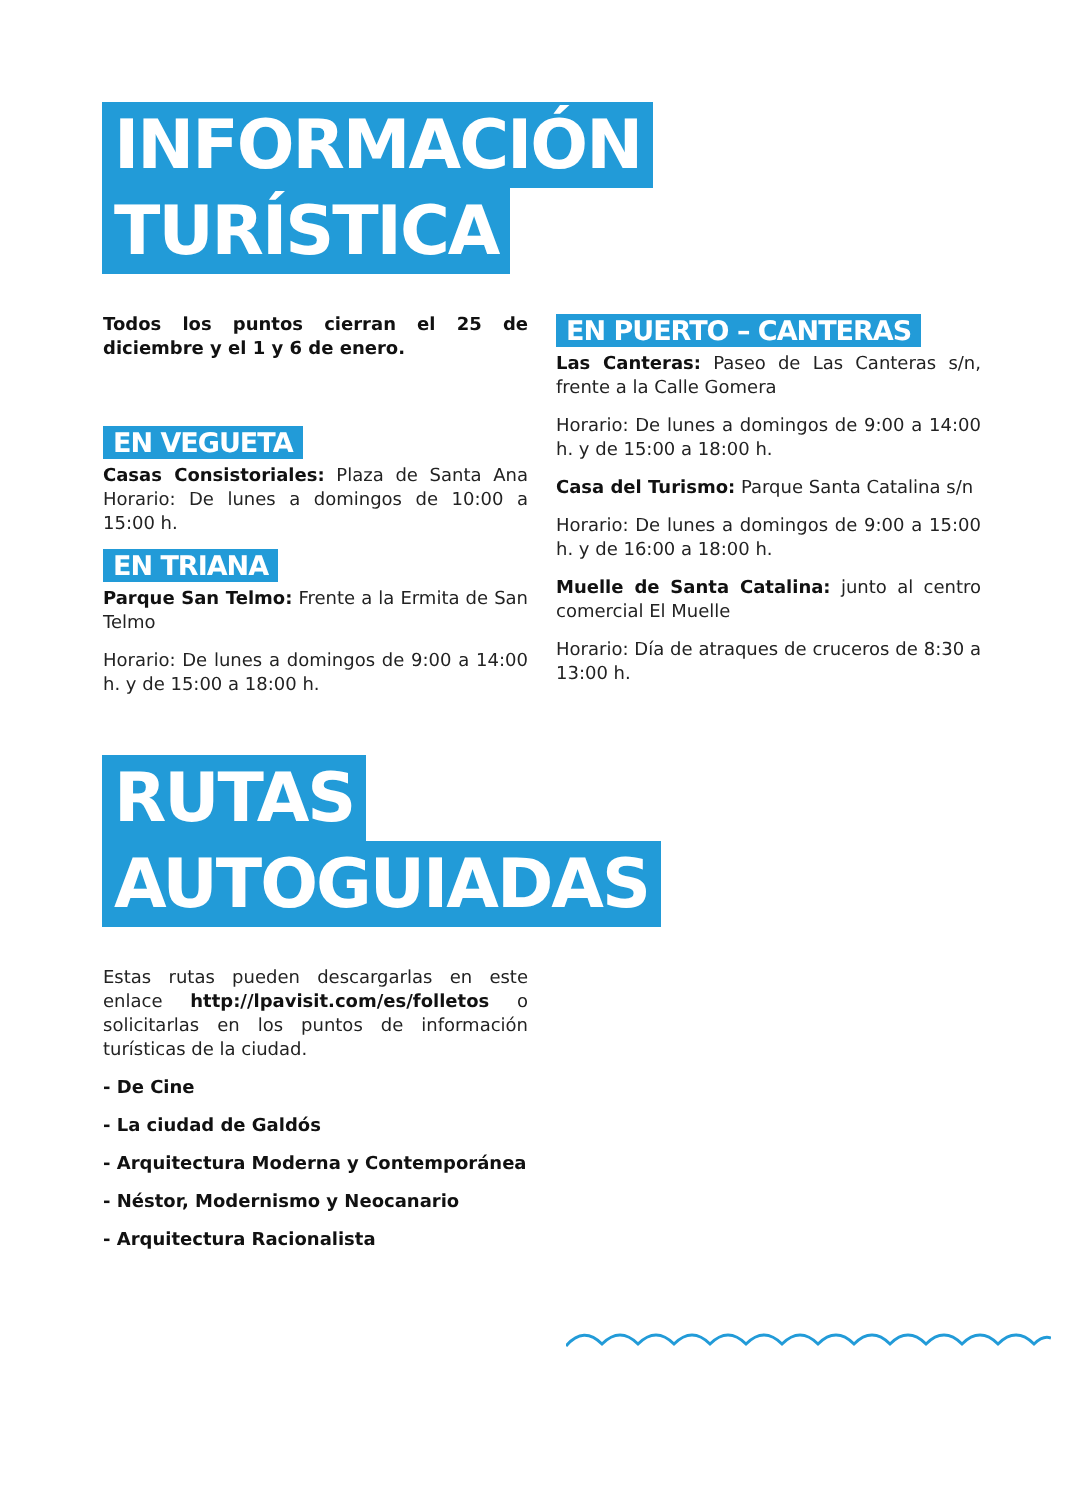INFORMACIÓN
TURÍSTICA
Todos los puntos cierran el 25 de diciembre y el 1 y 6 de enero.
EN VEGUETA
Casas Consistoriales: Plaza de Santa Ana Horario: De lunes a domingos de 10:00 a 15:00 h.
EN TRIANA
Parque San Telmo: Frente a la Ermita de San Telmo
Horario: De lunes a domingos de 9:00 a 14:00 h. y de 15:00 a 18:00 h.
EN PUERTO – CANTERAS
Las Canteras: Paseo de Las Canteras s/n, frente a la Calle Gomera
Horario: De lunes a domingos de 9:00 a 14:00 h. y de 15:00 a 18:00 h.
Casa del Turismo: Parque Santa Catalina s/n
Horario: De lunes a domingos de 9:00 a 15:00 h. y de 16:00 a 18:00 h.
Muelle de Santa Catalina: junto al centro comercial El Muelle
Horario: Día de atraques de cruceros de 8:30 a 13:00 h.
RUTAS
AUTOGUIADAS
Estas rutas pueden descargarlas en este enlace http://lpavisit.com/es/folletos o solicitarlas en los puntos de información turísticas de la ciudad.
- De Cine
- La ciudad de Galdós
- Arquitectura Moderna y Contemporánea
- Néstor, Modernismo y Neocanario
- Arquitectura Racionalista